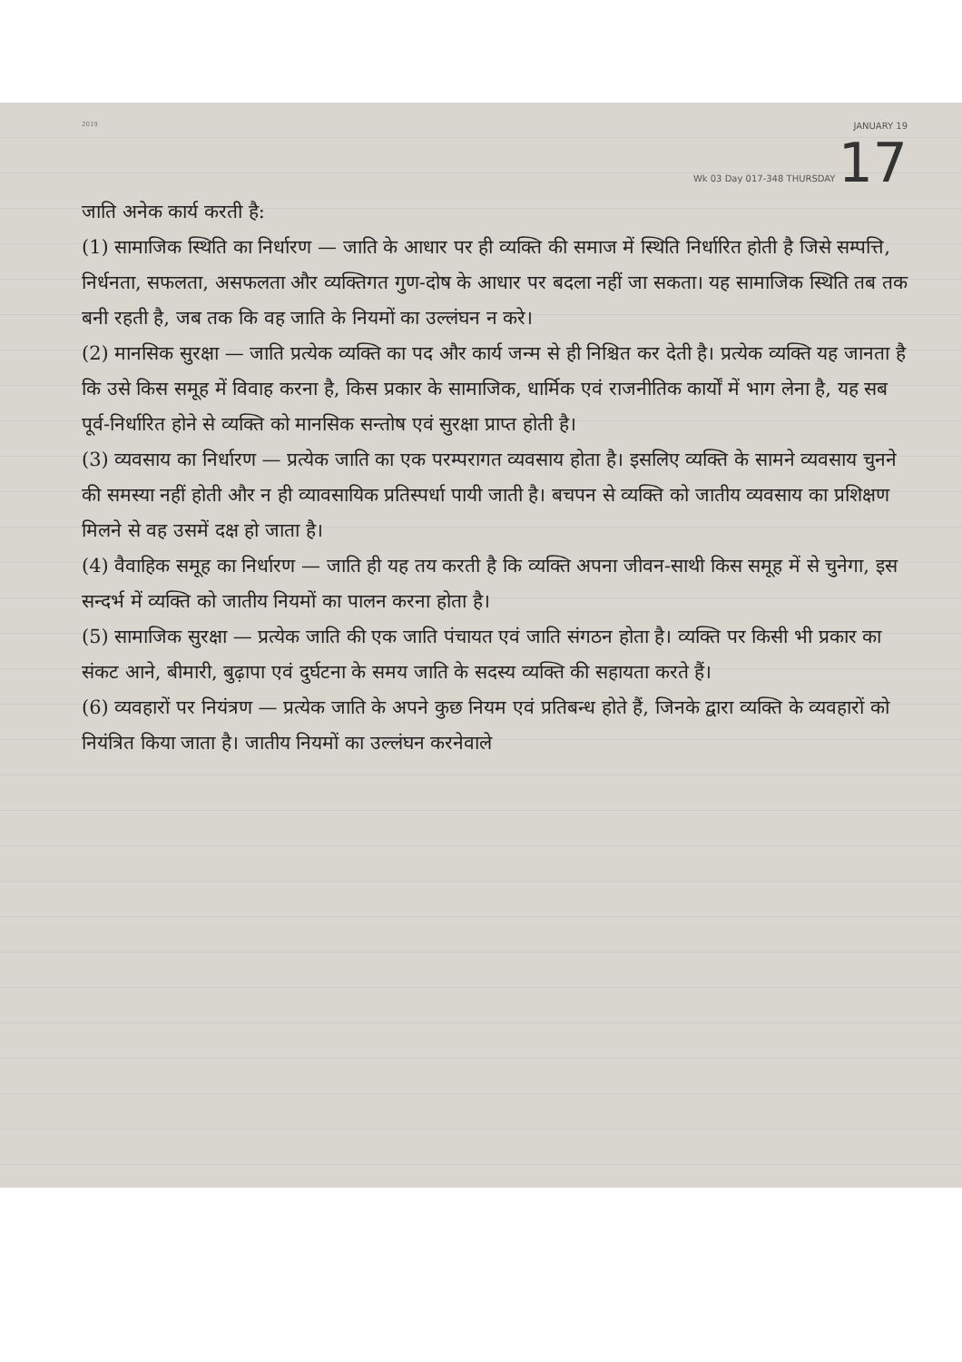2019
JANUARY 19
Wk 03 Day 017-348 THURSDAY 17
जाति अनेक कार्य करती है:
(1) सामाजिक स्थिति का निर्धारण — जाति के आधार पर ही व्यक्ति की समाज में स्थिति निर्धारित होती है जिसे सम्पत्ति, निर्धनता, सफलता, असफलता और व्यक्तिगत गुण-दोष के आधार पर बदला नहीं जा सकता। यह सामाजिक स्थिति तब तक बनी रहती है, जब तक कि वह जाति के नियमों का उल्लंघन न करे।
(2) मानसिक सुरक्षा — जाति प्रत्येक व्यक्ति का पद और कार्य जन्म से ही निश्चित कर देती है। प्रत्येक व्यक्ति यह जानता है कि उसे किस समूह में विवाह करना है, किस प्रकार के सामाजिक, धार्मिक एवं राजनीतिक कार्यों में भाग लेना है, यह सब पूर्व-निर्धारित होने से व्यक्ति को मानसिक सन्तोष एवं सुरक्षा प्राप्त होती है।
(3) व्यवसाय का निर्धारण — प्रत्येक जाति का एक परम्परागत व्यवसाय होता है। इसलिए व्यक्ति के सामने व्यवसाय चुनने की समस्या नहीं होती और न ही व्यावसायिक प्रतिस्पर्धा पायी जाती है। बचपन से व्यक्ति को जातीय व्यवसाय का प्रशिक्षण मिलने से वह उसमें दक्ष हो जाता है।
(4) वैवाहिक समूह का निर्धारण — जाति ही यह तय करती है कि व्यक्ति अपना जीवन-साथी किस समूह में से चुनेगा, इस सन्दर्भ में व्यक्ति को जातीय नियमों का पालन करना होता है।
(5) सामाजिक सुरक्षा — प्रत्येक जाति की एक जाति पंचायत एवं जाति संगठन होता है। व्यक्ति पर किसी भी प्रकार का संकट आने, बीमारी, बुढ़ापा एवं दुर्घटना के समय जाति के सदस्य व्यक्ति की सहायता करते हैं।
(6) व्यवहारों पर नियंत्रण — प्रत्येक जाति के अपने कुछ नियम एवं प्रतिबन्ध होते हैं, जिनके द्वारा व्यक्ति के व्यवहारों को नियंत्रित किया जाता है। जातीय नियमों का उल्लंघन करनेवाले